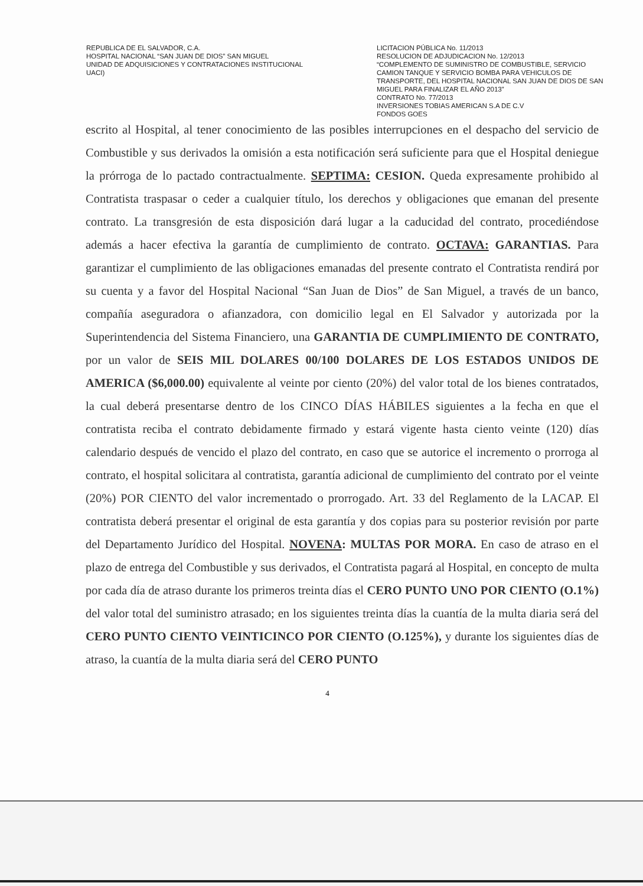REPUBLICA DE EL SALVADOR, C.A.
HOSPITAL NACIONAL “SAN JUAN DE DIOS” SAN MIGUEL
UNIDAD DE ADQUISICIONES Y CONTRATACIONES INSTITUCIONAL
UACI)
LICITACION PÚBLICA No. 11/2013
RESOLUCION DE ADJUDICACION No. 12/2013
“COMPLEMENTO DE SUMINISTRO DE COMBUSTIBLE, SERVICIO CAMION TANQUE Y SERVICIO BOMBA PARA VEHICULOS DE TRANSPORTE, DEL HOSPITAL NACIONAL SAN JUAN DE DIOS DE SAN MIGUEL PARA FINALIZAR EL AÑO 2013”
CONTRATO No. 77/2013
INVERSIONES TOBIAS AMERICAN S.A DE C.V
FONDOS GOES
escrito al Hospital, al tener conocimiento de las posibles interrupciones en el despacho del servicio de Combustible y sus derivados la omisión a esta notificación será suficiente para que el Hospital deniegue la prórroga de lo pactado contractualmente. SEPTIMA: CESION. Queda expresamente prohibido al Contratista traspasar o ceder a cualquier título, los derechos y obligaciones que emanan del presente contrato. La transgresión de esta disposición dará lugar a la caducidad del contrato, procediéndose además a hacer efectiva la garantía de cumplimiento de contrato. OCTAVA: GARANTIAS. Para garantizar el cumplimiento de las obligaciones emanadas del presente contrato el Contratista rendirá por su cuenta y a favor del Hospital Nacional “San Juan de Dios” de San Miguel, a través de un banco, compañía aseguradora o afianzadora, con domicilio legal en El Salvador y autorizada por la Superintendencia del Sistema Financiero, una GARANTIA DE CUMPLIMIENTO DE CONTRATO, por un valor de SEIS MIL DOLARES 00/100 DOLARES DE LOS ESTADOS UNIDOS DE AMERICA ($6,000.00) equivalente al veinte por ciento (20%) del valor total de los bienes contratados, la cual deberá presentarse dentro de los CINCO DÍAS HÁBILES siguientes a la fecha en que el contratista reciba el contrato debidamente firmado y estará vigente hasta ciento veinte (120) días calendario después de vencido el plazo del contrato, en caso que se autorice el incremento o prorroga al contrato, el hospital solicitara al contratista, garantía adicional de cumplimiento del contrato por el veinte (20%) POR CIENTO del valor incrementado o prorrogado. Art. 33 del Reglamento de la LACAP. El contratista deberá presentar el original de esta garantía y dos copias para su posterior revisión por parte del Departamento Jurídico del Hospital. NOVENA: MULTAS POR MORA. En caso de atraso en el plazo de entrega del Combustible y sus derivados, el Contratista pagará al Hospital, en concepto de multa por cada día de atraso durante los primeros treinta días el CERO PUNTO UNO POR CIENTO (O.1%) del valor total del suministro atrasado; en los siguientes treinta días la cuantía de la multa diaria será del CERO PUNTO CIENTO VEINTICINCO POR CIENTO (O.125%), y durante los siguientes días de atraso, la cuantía de la multa diaria será del CERO PUNTO
4